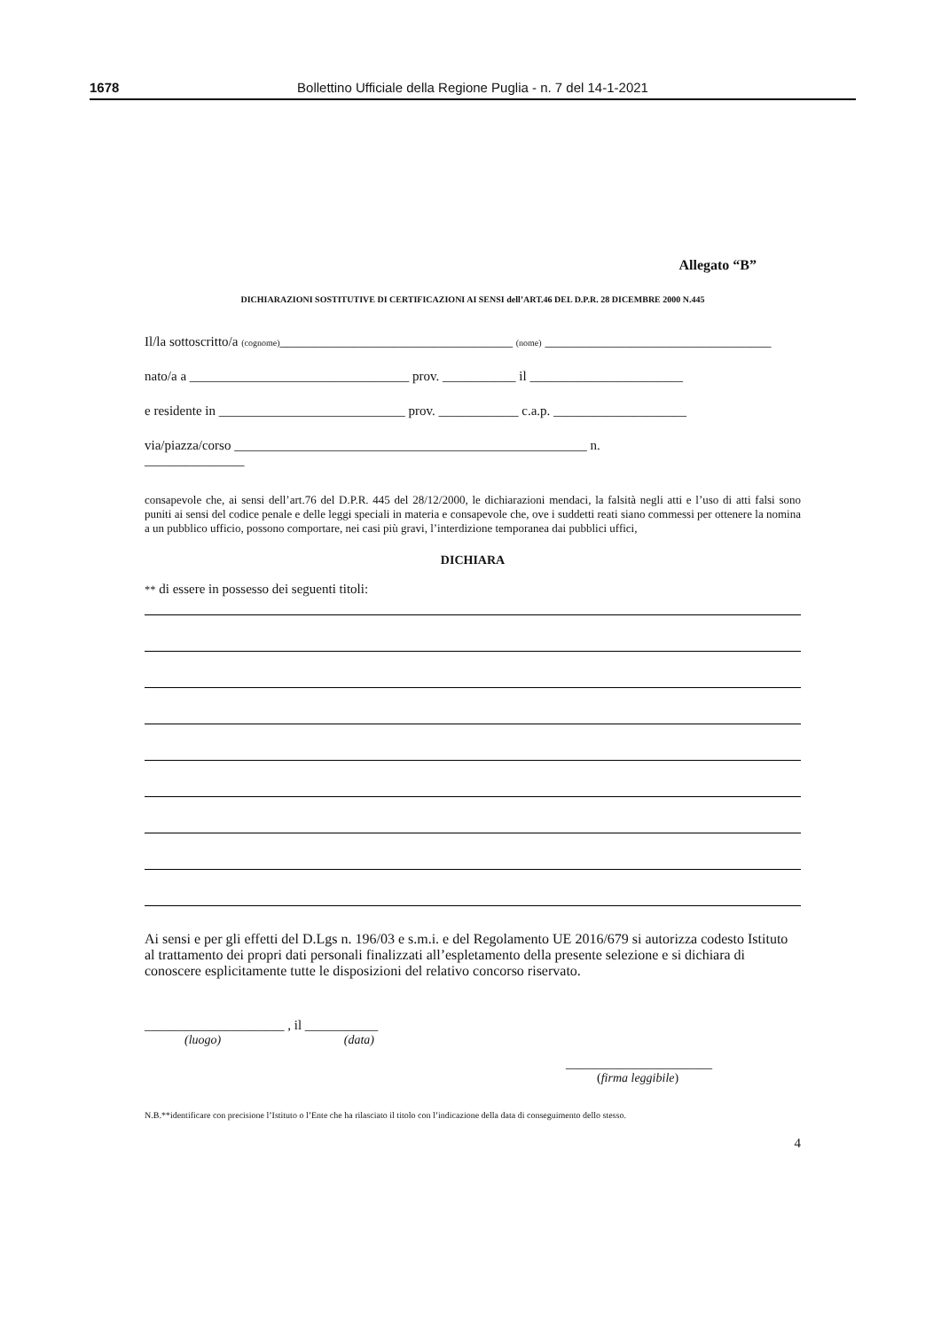1678 Bollettino Ufficiale della Regione Puglia - n. 7 del 14-1-2021
Allegato “B”
DICHIARAZIONI SOSTITUTIVE DI CERTIFICAZIONI AI SENSI dell’ART.46 DEL D.P.R. 28 DICEMBRE 2000 N.445
Il/la sottoscritto/a (cognome)___________________________________ (nome) __________________________________
nato/a a _________________________________ prov. ___________ il _______________________
e residente in ____________________________ prov. ____________ c.a.p. ____________________
via/piazza/corso _____________________________________________________ n.
_______________
consapevole che, ai sensi dell’art.76 del D.P.R. 445 del 28/12/2000, le dichiarazioni mendaci, la falsità negli atti e l’uso di atti falsi sono puniti ai sensi del codice penale e delle leggi speciali in materia e consapevole che, ove i suddetti reati siano commessi per ottenere la nomina a un pubblico ufficio, possono comportare, nei casi più gravi, l’interdizione temporanea dai pubblici uffici,
DICHIARA
** di essere in possesso dei seguenti titoli:
Ai sensi e per gli effetti del D.Lgs n. 196/03 e s.m.i. e del Regolamento UE 2016/679 si autorizza codesto Istituto al trattamento dei propri dati personali finalizzati all’espletamento della presente selezione e si dichiara di conoscere esplicitamente tutte le disposizioni del relativo concorso riservato.
_____________________ , il ___________
(luogo) (data)
______________________
(firma leggibile)
N.B.**identificare con precisione l’Istituto o l’Ente che ha rilasciato il titolo con l’indicazione della data di conseguimento dello stesso.
4